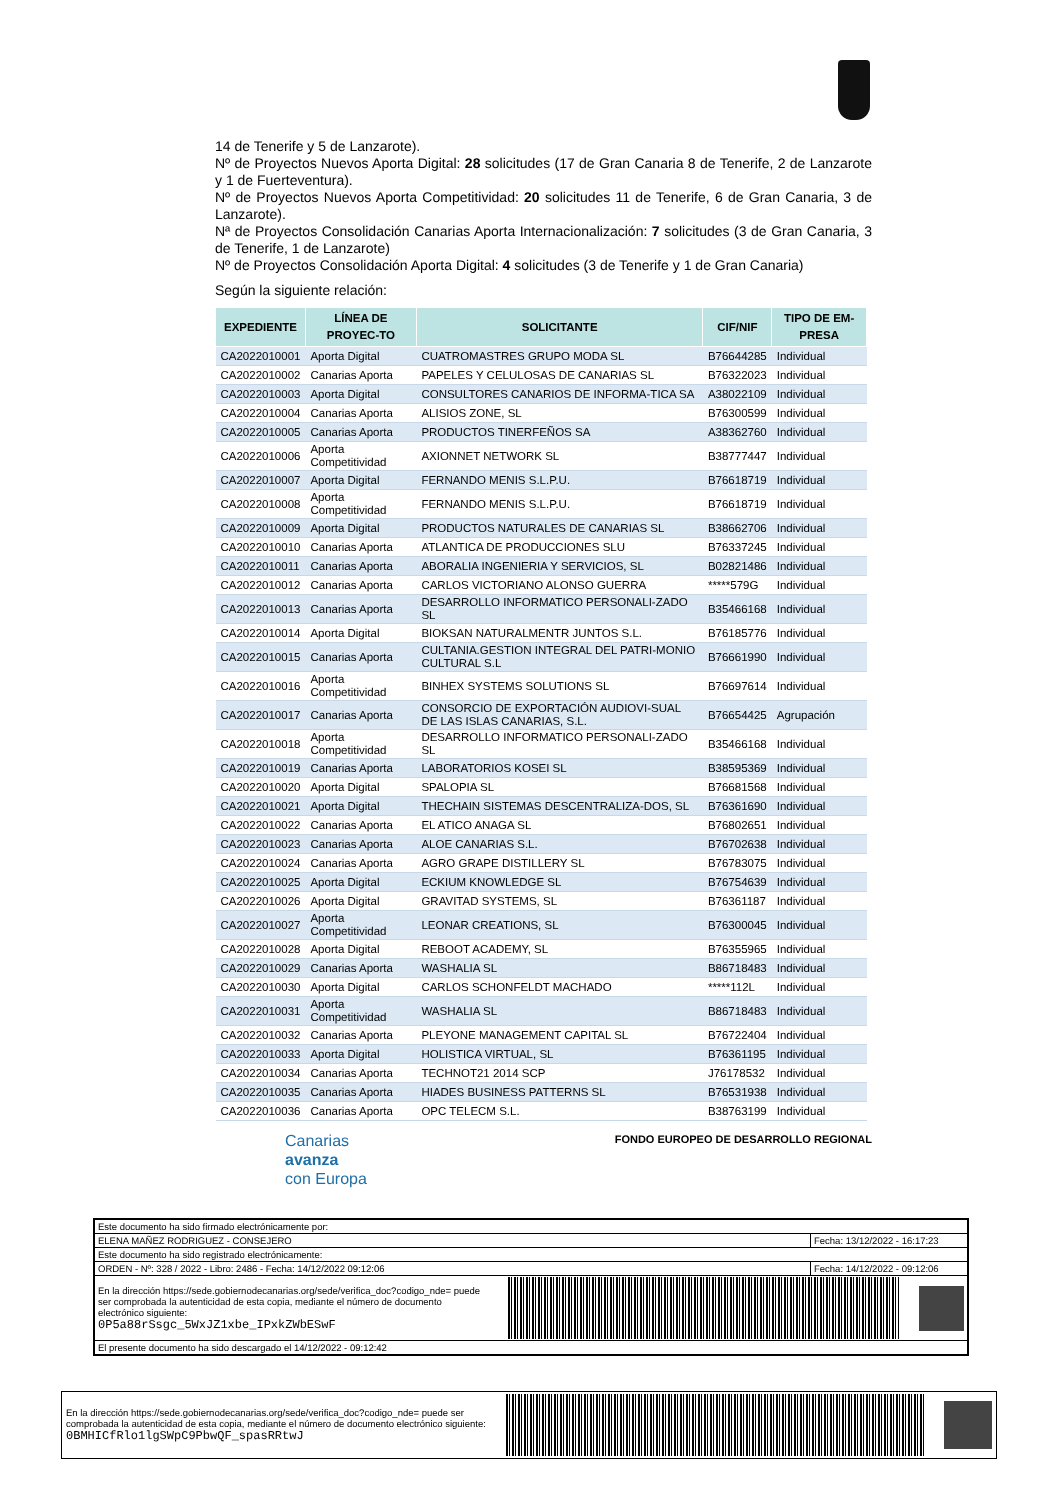14 de Tenerife y 5 de Lanzarote).
Nº de Proyectos Nuevos Aporta Digital: 28 solicitudes (17 de Gran Canaria 8 de Tenerife, 2 de Lanzarote y 1 de Fuerteventura).
Nº de Proyectos Nuevos Aporta Competitividad: 20 solicitudes 11 de Tenerife, 6 de Gran Canaria, 3 de Lanzarote).
Nª de Proyectos Consolidación Canarias Aporta Internacionalización: 7 solicitudes (3 de Gran Canaria, 3 de Tenerife, 1 de Lanzarote)
Nº de Proyectos Consolidación Aporta Digital: 4 solicitudes (3 de Tenerife y 1 de Gran Canaria)
Según la siguiente relación:
| EXPEDIENTE | LÍNEA DE PROYEC-TO | SOLICITANTE | CIF/NIF | TIPO DE EM-PRESA |
| --- | --- | --- | --- | --- |
| CA2022010001 | Aporta Digital | CUATROMASTRES GRUPO MODA SL | B76644285 | Individual |
| CA2022010002 | Canarias Aporta | PAPELES Y CELULOSAS DE CANARIAS SL | B76322023 | Individual |
| CA2022010003 | Aporta Digital | CONSULTORES CANARIOS DE INFORMA-TICA SA | A38022109 | Individual |
| CA2022010004 | Canarias Aporta | ALISIOS ZONE, SL | B76300599 | Individual |
| CA2022010005 | Canarias Aporta | PRODUCTOS TINERFEÑOS SA | A38362760 | Individual |
| CA2022010006 | Aporta Competitividad | AXIONNET NETWORK SL | B38777447 | Individual |
| CA2022010007 | Aporta Digital | FERNANDO MENIS S.L.P.U. | B76618719 | Individual |
| CA2022010008 | Aporta Competitividad | FERNANDO MENIS S.L.P.U. | B76618719 | Individual |
| CA2022010009 | Aporta Digital | PRODUCTOS NATURALES DE CANARIAS SL | B38662706 | Individual |
| CA2022010010 | Canarias Aporta | ATLANTICA DE PRODUCCIONES SLU | B76337245 | Individual |
| CA2022010011 | Canarias Aporta | ABORALIA INGENIERIA Y SERVICIOS, SL | B02821486 | Individual |
| CA2022010012 | Canarias Aporta | CARLOS VICTORIANO ALONSO GUERRA | *****579G | Individual |
| CA2022010013 | Canarias Aporta | DESARROLLO INFORMATICO PERSONALI-ZADO SL | B35466168 | Individual |
| CA2022010014 | Aporta Digital | BIOKSAN NATURALMENTR JUNTOS S.L. | B76185776 | Individual |
| CA2022010015 | Canarias Aporta | CULTANIA.GESTION INTEGRAL DEL PATRI-MONIO CULTURAL S.L | B76661990 | Individual |
| CA2022010016 | Aporta Competitividad | BINHEX SYSTEMS SOLUTIONS SL | B76697614 | Individual |
| CA2022010017 | Canarias Aporta | CONSORCIO DE EXPORTACIÓN AUDIOVI-SUAL DE LAS ISLAS CANARIAS, S.L. | B76654425 | Agrupación |
| CA2022010018 | Aporta Competitividad | DESARROLLO INFORMATICO PERSONALI-ZADO SL | B35466168 | Individual |
| CA2022010019 | Canarias Aporta | LABORATORIOS KOSEI SL | B38595369 | Individual |
| CA2022010020 | Aporta Digital | SPALOPIA SL | B76681568 | Individual |
| CA2022010021 | Aporta Digital | THECHAIN SISTEMAS DESCENTRALIZA-DOS, SL | B76361690 | Individual |
| CA2022010022 | Canarias Aporta | EL ATICO ANAGA SL | B76802651 | Individual |
| CA2022010023 | Canarias Aporta | ALOE CANARIAS S.L. | B76702638 | Individual |
| CA2022010024 | Canarias Aporta | AGRO GRAPE DISTILLERY SL | B76783075 | Individual |
| CA2022010025 | Aporta Digital | ECKIUM KNOWLEDGE SL | B76754639 | Individual |
| CA2022010026 | Aporta Digital | GRAVITAD SYSTEMS, SL | B76361187 | Individual |
| CA2022010027 | Aporta Competitividad | LEONAR CREATIONS, SL | B76300045 | Individual |
| CA2022010028 | Aporta Digital | REBOOT ACADEMY, SL | B76355965 | Individual |
| CA2022010029 | Canarias Aporta | WASHALIA SL | B86718483 | Individual |
| CA2022010030 | Aporta Digital | CARLOS SCHONFELDT MACHADO | *****112L | Individual |
| CA2022010031 | Aporta Competitividad | WASHALIA SL | B86718483 | Individual |
| CA2022010032 | Canarias Aporta | PLEYONE MANAGEMENT CAPITAL SL | B76722404 | Individual |
| CA2022010033 | Aporta Digital | HOLISTICA VIRTUAL, SL | B76361195 | Individual |
| CA2022010034 | Canarias Aporta | TECHNOT21 2014 SCP | J76178532 | Individual |
| CA2022010035 | Canarias Aporta | HIADES BUSINESS PATTERNS SL | B76531938 | Individual |
| CA2022010036 | Canarias Aporta | OPC TELECM S.L. | B38763199 | Individual |
Canarias
avanza
con Europa
FONDO EUROPEO DE DESARROLLO REGIONAL
| Este documento ha sido firmado electrónicamente por: | |
| ELENA MAÑEZ RODRIGUEZ - CONSEJERO | Fecha: 13/12/2022 - 16:17:23 |
| Este documento ha sido registrado electrónicamente: | |
| ORDEN - Nº: 328 / 2022 - Libro: 2486 - Fecha: 14/12/2022 09:12:06 | Fecha: 14/12/2022 - 09:12:06 |
| En la dirección https://sede.gobiernodecanarias.org/sede/verifica_doc?codigo_nde= puede ser comprobada la autenticidad de esta copia, mediante el número de documento electrónico siguiente: 0P5a88rSsgc_5WxJZ1xbe_IPxkZWbESwF | |
| El presente documento ha sido descargado el 14/12/2022 - 09:12:42 | |
En la dirección https://sede.gobiernodecanarias.org/sede/verifica_doc?codigo_nde= puede ser comprobada la autenticidad de esta copia, mediante el número de documento electrónico siguiente:
0BMHICfRlo1lgSWpC9PbwQF_spasRRtwJ